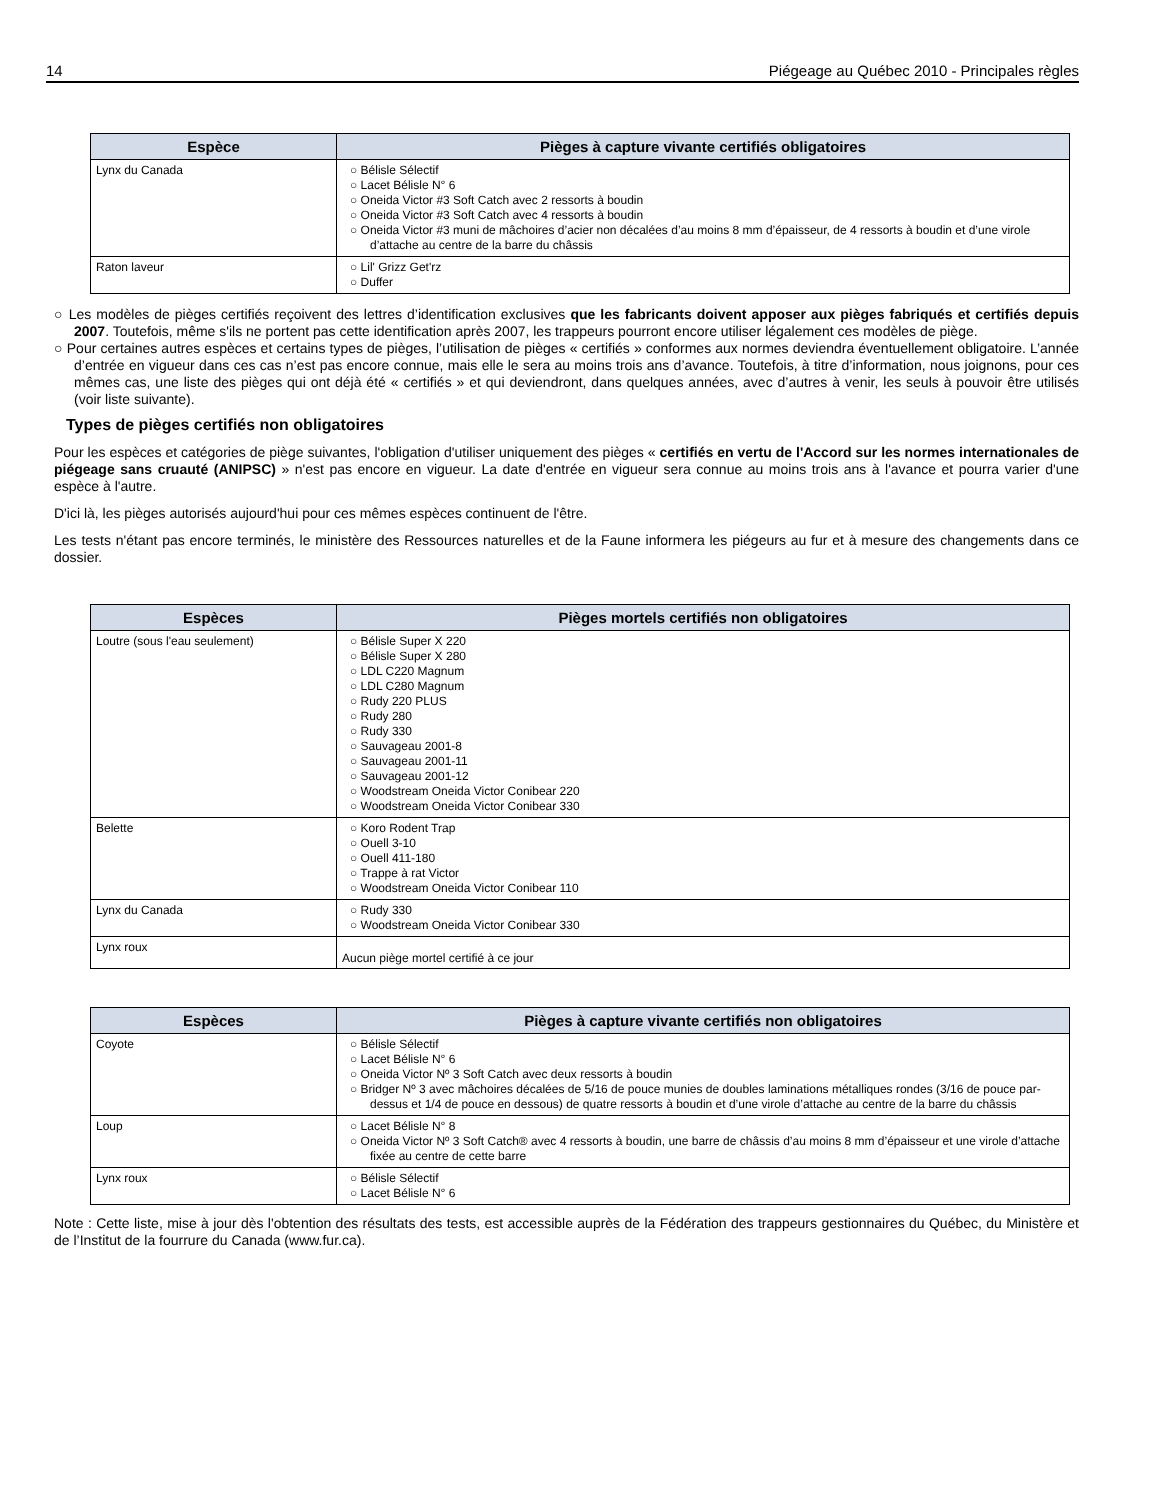14 Piégeage au Québec 2010 - Principales règles
| Espèce | Pièges à capture vivante certifiés obligatoires |
| --- | --- |
| Lynx du Canada | ○ Bélisle Sélectif ○ Lacet Bélisle N° 6 ○ Oneida Victor #3 Soft Catch avec 2 ressorts à boudin ○ Oneida Victor #3 Soft Catch avec 4 ressorts à boudin ○ Oneida Victor #3 muni de mâchoires d’acier non décalées d’au moins 8 mm d’épaisseur, de 4 ressorts à boudin et d’une virole d’attache au centre de la barre du châssis |
| Raton laveur | ○ Lil' Grizz Get'rz ○ Duffer |
○ Les modèles de pièges certifiés reçoivent des lettres d’identification exclusives que les fabricants doivent apposer aux pièges fabriqués et certifiés depuis 2007. Toutefois, même s'ils ne portent pas cette identification après 2007, les trappeurs pourront encore utiliser légalement ces modèles de piège.
○ Pour certaines autres espèces et certains types de pièges, l’utilisation de pièges « certifiés » conformes aux normes deviendra éventuellement obligatoire. L’année d’entrée en vigueur dans ces cas n’est pas encore connue, mais elle le sera au moins trois ans d’avance. Toutefois, à titre d’information, nous joignons, pour ces mêmes cas, une liste des pièges qui ont déjà été « certifiés » et qui deviendront, dans quelques années, avec d’autres à venir, les seuls à pouvoir être utilisés (voir liste suivante).
Types de pièges certifiés non obligatoires
Pour les espèces et catégories de piège suivantes, l'obligation d'utiliser uniquement des pièges « certifiés en vertu de l'Accord sur les normes internationales de piégeage sans cruauté (ANIPSC) » n'est pas encore en vigueur. La date d'entrée en vigueur sera connue au moins trois ans à l'avance et pourra varier d'une espèce à l'autre.
D'ici là, les pièges autorisés aujourd'hui pour ces mêmes espèces continuent de l'être.
Les tests n'étant pas encore terminés, le ministère des Ressources naturelles et de la Faune informera les piégeurs au fur et à mesure des changements dans ce dossier.
| Espèces | Pièges mortels certifiés non obligatoires |
| --- | --- |
| Loutre (sous l'eau seulement) | ○ Bélisle Super X 220 ○ Bélisle Super X 280 ○ LDL C220 Magnum ○ LDL C280 Magnum ○ Rudy 220 PLUS ○ Rudy 280 ○ Rudy 330 ○ Sauvageau 2001-8 ○ Sauvageau 2001-11 ○ Sauvageau 2001-12 ○ Woodstream Oneida Victor Conibear 220 ○ Woodstream Oneida Victor Conibear 330 |
| Belette | ○ Koro Rodent Trap ○ Ouell 3-10 ○ Ouell 411-180 ○ Trappe à rat Victor ○ Woodstream Oneida Victor Conibear 110 |
| Lynx du Canada | ○ Rudy 330 ○ Woodstream Oneida Victor Conibear 330 |
| Lynx roux | Aucun piège mortel certifié à ce jour |
| Espèces | Pièges à capture vivante certifiés non obligatoires |
| --- | --- |
| Coyote | ○ Bélisle Sélectif ○ Lacet Bélisle N° 6 ○ Oneida Victor Nº 3 Soft Catch avec deux ressorts à boudin ○ Bridger Nº 3 avec mâchoires décalées de 5/16 de pouce munies de doubles laminations métalliques rondes (3/16 de pouce par-dessus et 1/4 de pouce en dessous) de quatre ressorts à boudin et d’une virole d’attache au centre de la barre du châssis |
| Loup | ○ Lacet Bélisle N° 8 ○ Oneida Victor Nº 3 Soft Catch® avec 4 ressorts à boudin, une barre de châssis d’au moins 8 mm d’épaisseur et une virole d’attache fixée au centre de cette barre |
| Lynx roux | ○ Bélisle Sélectif ○ Lacet Bélisle N° 6 |
Note : Cette liste, mise à jour dès l'obtention des résultats des tests, est accessible auprès de la Fédération des trappeurs gestionnaires du Québec, du Ministère et de l’Institut de la fourrure du Canada (www.fur.ca).